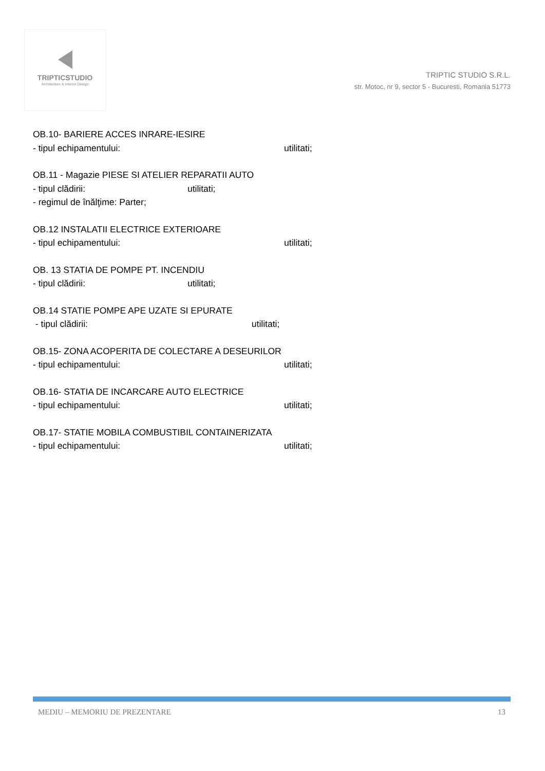TRIPTICSTUDIO
Architecture & Interior Design
TRIPTIC STUDIO S.R.L.
str. Motoc, nr 9, sector 5 - Bucuresti, Romania 51773
OB.10- BARIERE ACCES INRARE-IESIRE
- tipul echipamentului: utilitati;
OB.11 - Magazie PIESE SI ATELIER REPARATII AUTO
- tipul clădirii: utilitati;
- regimul de înălţime: Parter;
OB.12 INSTALATII ELECTRICE EXTERIOARE
- tipul echipamentului: utilitati;
OB. 13 STATIA DE POMPE PT. INCENDIU
- tipul clădirii: utilitati;
OB.14 STATIE POMPE APE UZATE SI EPURATE
- tipul clădirii: utilitati;
OB.15- ZONA ACOPERITA DE COLECTARE A DESEURILOR
- tipul echipamentului: utilitati;
OB.16- STATIA DE INCARCARE AUTO ELECTRICE
- tipul echipamentului: utilitati;
OB.17- STATIE MOBILA COMBUSTIBIL CONTAINERIZATA
- tipul echipamentului: utilitati;
MEDIU – MEMORIU DE PREZENTARE 13